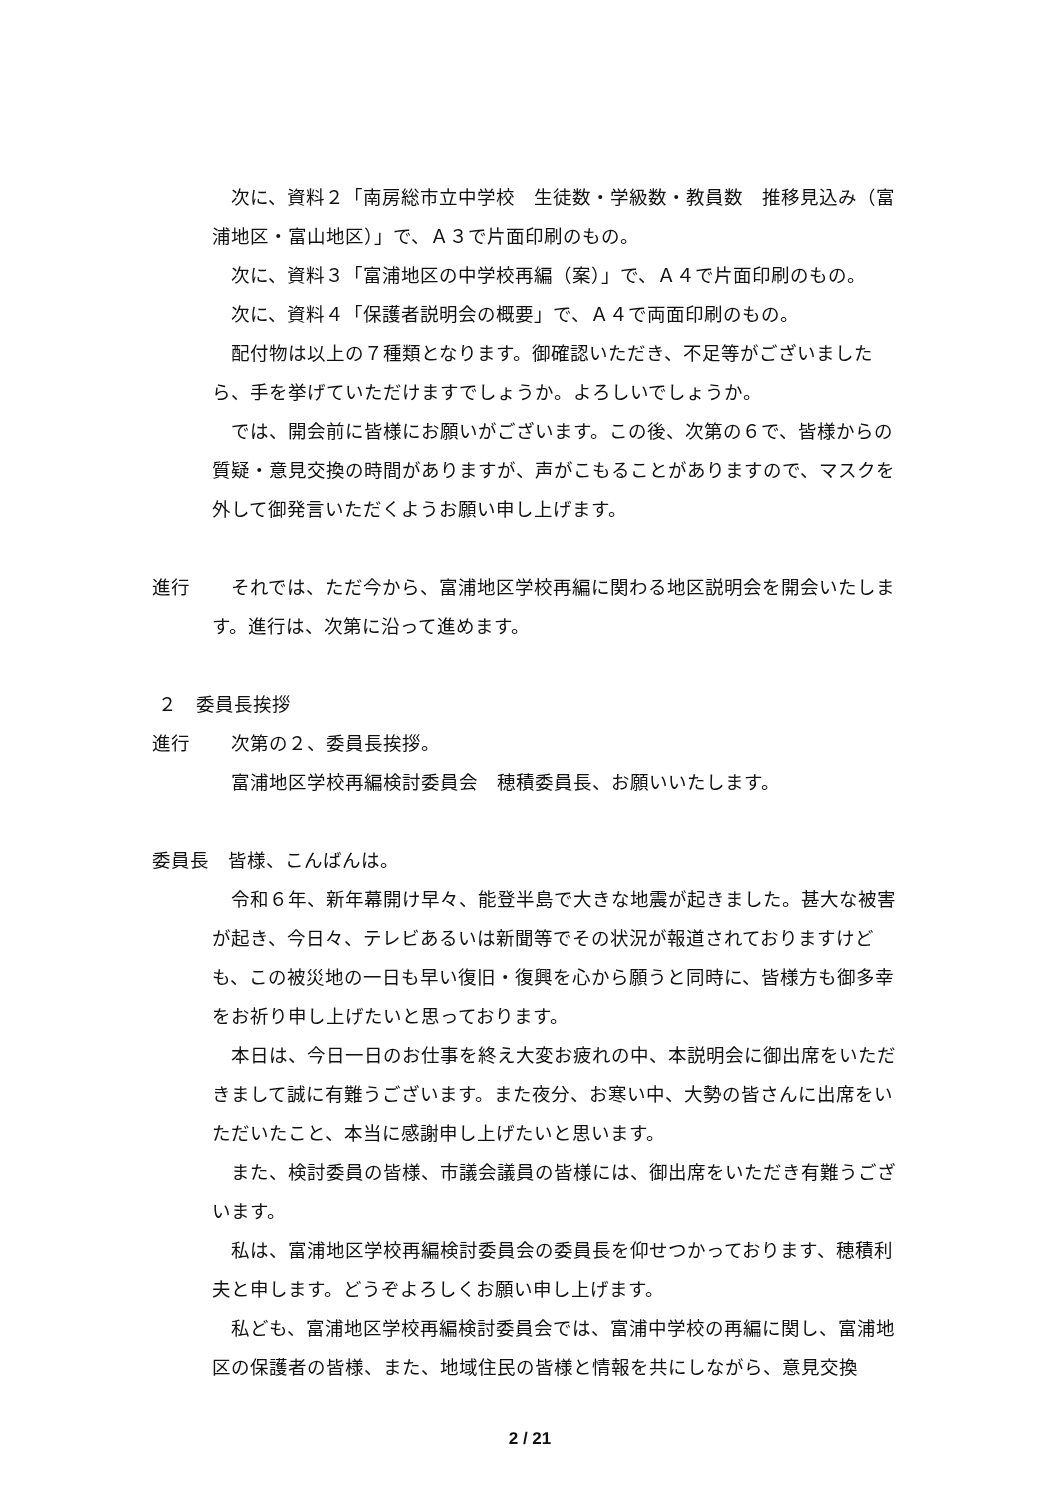次に、資料２「南房総市立中学校　生徒数・学級数・教員数　推移見込み（富浦地区・富山地区）」で、Ａ３で片面印刷のもの。
次に、資料３「富浦地区の中学校再編（案）」で、Ａ４で片面印刷のもの。
次に、資料４「保護者説明会の概要」で、Ａ４で両面印刷のもの。
配付物は以上の７種類となります。御確認いただき、不足等がございましたら、手を挙げていただけますでしょうか。よろしいでしょうか。
では、開会前に皆様にお願いがございます。この後、次第の６で、皆様からの質疑・意見交換の時間がありますが、声がこもることがありますので、マスクを外して御発言いただくようお願い申し上げます。
進行 それでは、ただ今から、富浦地区学校再編に関わる地区説明会を開会いたします。進行は、次第に沿って進めます。
２　委員長挨拶
進行 次第の２、委員長挨拶。
富浦地区学校再編検討委員会　穂積委員長、お願いいたします。
委員長　皆様、こんばんは。
令和６年、新年幕開け早々、能登半島で大きな地震が起きました。甚大な被害が起き、今日々、テレビあるいは新聞等でその状況が報道されておりますけども、この被災地の一日も早い復旧・復興を心から願うと同時に、皆様方も御多幸をお祈り申し上げたいと思っております。
本日は、今日一日のお仕事を終え大変お疲れの中、本説明会に御出席をいただきまして誠に有難うございます。また夜分、お寒い中、大勢の皆さんに出席をいただいたこと、本当に感謝申し上げたいと思います。
また、検討委員の皆様、市議会議員の皆様には、御出席をいただき有難うございます。
私は、富浦地区学校再編検討委員会の委員長を仰せつかっております、穂積利夫と申します。どうぞよろしくお願い申し上げます。
私ども、富浦地区学校再編検討委員会では、富浦中学校の再編に関し、富浦地区の保護者の皆様、また、地域住民の皆様と情報を共にしながら、意見交換
2 / 21